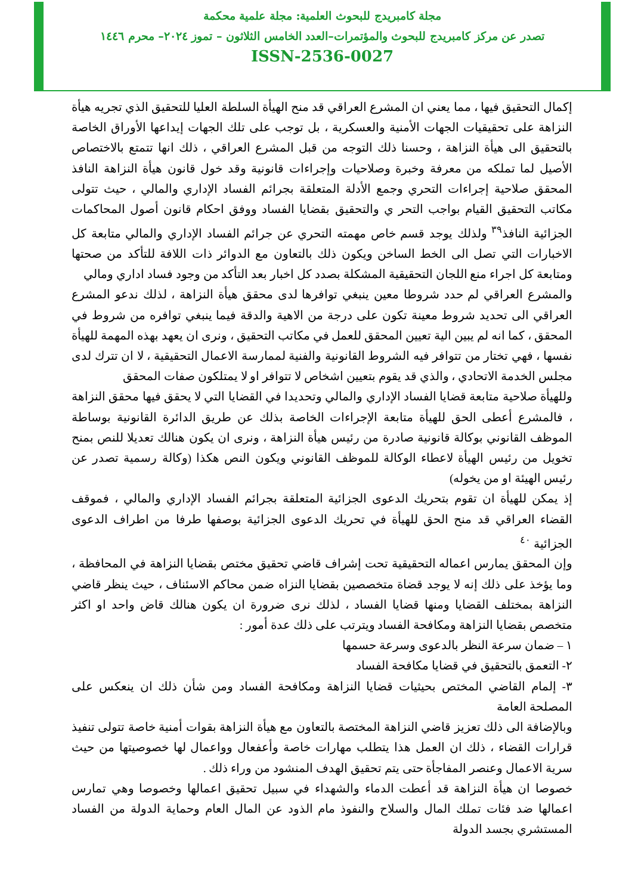مجلة كامبريدج للبحوث العلمية: مجلة علمية محكمة
تصدر عن مركز كامبريدج للبحوث والمؤتمرات–العدد الخامس الثلاثون – تموز ٢٠٢٤– محرم ١٤٤٦
ISSN-2536-0027
إكمال التحقيق فيها ، مما يعني ان المشرع العراقي قد منح الهيأة السلطة العليا للتحقيق الذي تجريه هيأة النزاهة على تحقيقيات الجهات الأمنية والعسكرية ، بل توجب على تلك الجهات إيداعها الأوراق الخاصة بالتحقيق الى هيأة النزاهة ، وحسنا ذلك التوجه من قبل المشرع العراقي ، ذلك انها تتمتع بالاختصاص الأصيل لما تملكه من معرفة وخبرة وصلاحيات وإجراءات قانونية وقد خول قانون هيأة النزاهة النافذ المحقق صلاحية إجراءات التحري وجمع الأدلة المتعلقة بجرائم الفساد الإداري والمالي ، حيث تتولى مكاتب التحقيق القيام بواجب التحر ي والتحقيق بقضايا الفساد ووفق احكام قانون أصول المحاكمات الجزائية النافذ<sup>٣٩</sup> ولذلك يوجد قسم خاص مهمته التحري عن جرائم الفساد الإداري والمالي متابعة كل الاخبارات التي تصل الى الخط الساخن ويكون ذلك بالتعاون مع الدوائر ذات اللافة للتأكد من صحتها ومتابعة كل اجراء منع اللجان التحقيقية المشكلة بصدد كل اخبار بعد التأكد من وجود فساد اداري ومالي
والمشرع العراقي لم حدد شروطا معين ينبغي توافرها لدى محقق هيأة النزاهة ، لذلك ندعو المشرع العراقي الى تحديد شروط معينة تكون على درجة من الاهية والدقة فيما ينبغي توافره من شروط في المحقق ، كما انه لم يبين الية تعيين المحقق للعمل في مكاتب التحقيق ، ونرى ان يعهد بهذه المهمة للهيأة نفسها ، فهي تختار من تتوافر فيه الشروط القانونية والفنية لممارسة الاعمال التحقيقية ، لا ان تترك لدى مجلس الخدمة الاتحادي ، والذي قد يقوم بتعيين اشخاص لا تتوافر او لا يمتلكون صفات المحقق
وللهيأة صلاحية متابعة قضايا الفساد الإداري والمالي وتحديدا في القضايا التي لا يحقق فيها محقق النزاهة ، فالمشرع أعطى الحق للهيأة متابعة الإجراءات الخاصة بذلك عن طريق الدائرة القانونية بوساطة الموظف القانوني بوكالة قانونية صادرة من رئيس هيأة النزاهة ، ونرى ان يكون هنالك تعديلا للنص بمنح تخويل من رئيس الهيأة لاعطاء الوكالة للموظف القانوني ويكون النص هكذا (وكالة رسمية تصدر عن رئيس الهيئة او من يخوله)
إذ يمكن للهيأة ان تقوم بتحريك الدعوى الجزائية المتعلقة بجرائم الفساد الإداري والمالي ، فموقف القضاء العراقي قد منح الحق للهيأة في تحريك الدعوى الجزائية بوصفها طرفا من اطراف الدعوى الجزائية <sup>٤٠</sup>
وإن المحقق يمارس اعماله التحقيقية تحت إشراف قاضي تحقيق مختص بقضايا النزاهة في المحافظة ، وما يؤخذ على ذلك إنه لا يوجد قضاة متخصصين بقضايا النزاه ضمن محاكم الاسئناف ، حيث ينظر قاضي النزاهة بمختلف القضايا ومنها قضايا الفساد ، لذلك نرى ضرورة ان يكون هنالك قاض واحد او اكثر متخصص بقضايا النزاهة ومكافحة الفساد ويترتب على ذلك عدة أمور :
١ – ضمان سرعة النظر بالدعوى وسرعة حسمها
٢- التعمق بالتحقيق في قضايا مكافحة الفساد
٣- إلمام القاضي المختص بحيثيات قضايا النزاهة ومكافحة الفساد ومن شأن ذلك ان ينعكس على المصلحة العامة
وبالإضافة الى ذلك تعزيز قاضي النزاهة المختصة بالتعاون مع هيأة النزاهة بقوات أمنية خاصة تتولى تنفيذ قرارات القضاء ، ذلك ان العمل هذا يتطلب مهارات خاصة وأعفعال وواعمال لها خصوصيتها من حيث سرية الاعمال وعنصر المفاجأة حتى يتم تحقيق الهدف المنشود من وراء ذلك .
خصوصا ان هيأة النزاهة قد أعطت الدماء والشهداء في سبيل تحقيق اعمالها وخصوصا وهي تمارس اعمالها ضد فئات تملك المال والسلاح والنفوذ مام الذود عن المال العام وحماية الدولة من الفساد المستشري بجسد الدولة